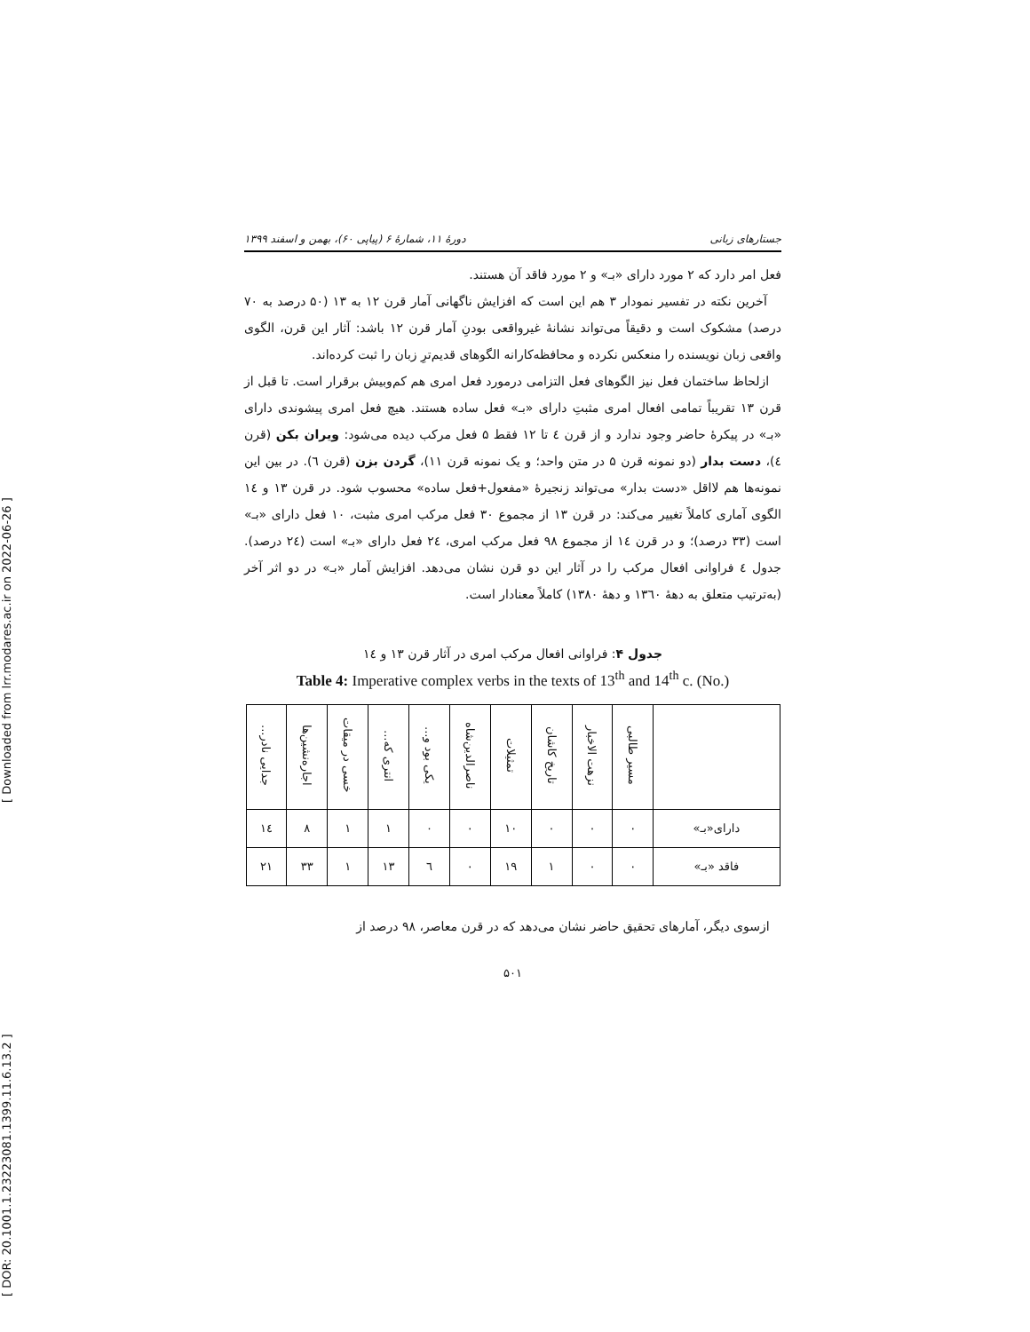[ DOR: 20.1001.1.23223081.1399.11.6.13.2 ] [ Downloaded from lrr.modares.ac.ir on 2022-06-26 ]
جستارهای زبانی دورهٔ ۱۱، شمارهٔ ۶ (پیاپی ۶۰)، بهمن و اسفند ۱۳۹۹
فعل امر دارد که ۲ مورد دارای «بـ» و ۲ مورد فاقد آن هستند.
آخرین نکته در تفسیر نمودار ۳ هم این است که افزایش ناگهانی آمار قرن ۱۲ به ۱۳ (۵۰ درصد به ۷۰ درصد) مشکوک است و دقیقاً می‌تواند نشانهٔ غیرواقعی بودنِ آمار قرن ۱۲ باشد: آثار این قرن، الگوی واقعی زبان نویسنده را منعکس نکرده و محافظه‌کارانه الگوهای قدیم‌ترِ زبان را ثبت کرده‌اند.
ازلحاظ ساختمان فعل نیز الگوهای فعل التزامی درمورد فعل امری هم کم‌وبیش برقرار است. تا قبل از قرن ۱۳ تقریباً تمامی افعال امری مثبتِ دارای «بـ» فعل ساده هستند. هیچ فعل امری پیشوندی دارای «بـ» در پیکرهٔ حاضر وجود ندارد و از قرن ٤ تا ۱۲ فقط ۵ فعل مرکب دیده می‌شود: ویران بکن (قرن ٤)، دست بدار (دو نمونه قرن ۵ در متن واحد؛ و یک نمونه قرن ۱۱)، گردن بزن (قرن ٦). در بین این نمونه‌ها هم لااقل «دست بدار» می‌تواند زنجیرهٔ «مفعول+فعل ساده» محسوب شود. در قرن ۱۳ و ۱٤ الگوی آماری کاملاً تغییر می‌کند: در قرن ۱۳ از مجموع ۳۰ فعل مرکب امری مثبت، ۱۰ فعل دارای «بـ» است (۳۳ درصد)؛ و در قرن ۱٤ از مجموع ۹۸ فعل مرکب امری، ۲٤ فعل دارای «بـ» است (۲٤ درصد). جدول ٤ فراوانی افعال مرکب را در آثار این دو قرن نشان می‌دهد. افزایش آمار «بـ» در دو اثر آخر (به‌ترتیب متعلق به دههٔ ۱۳٦۰ و دههٔ ۱۳۸۰) کاملاً معنادار است.
جدول ۴: فراوانی افعال مرکب امری در آثار قرن ۱۳ و ۱٤
Table 4: Imperative complex verbs in the texts of 13<sup>th</sup> and 14<sup>th</sup> c. (No.)
| | مسیر طالبی | نزهت الاخبار | تاریخ کاشان | تمثیلات | ناصرالدین‌شاه | یکی بود و... | انتری که... | خسی در میقات | اجاره‌نشین‌ها | جدایی نادر... |
| --- | --- | --- | --- | --- | --- | --- | --- | --- | --- | --- |
| دارای«بـ» | ۰ | ۰ | ۰ | ۱۰ | ۰ | ۰ | ۱ | ۱ | ۸ | ۱٤ |
| فاقد «بـ» | ۰ | ۰ | ۱ | ۱۹ | ۰ | ٦ | ۱۳ | ۱ | ۳۳ | ۲۱ |
ازسوی دیگر، آمارهای تحقیق حاضر نشان می‌دهد که در قرن معاصر، ۹۸ درصد از
۵۰۱